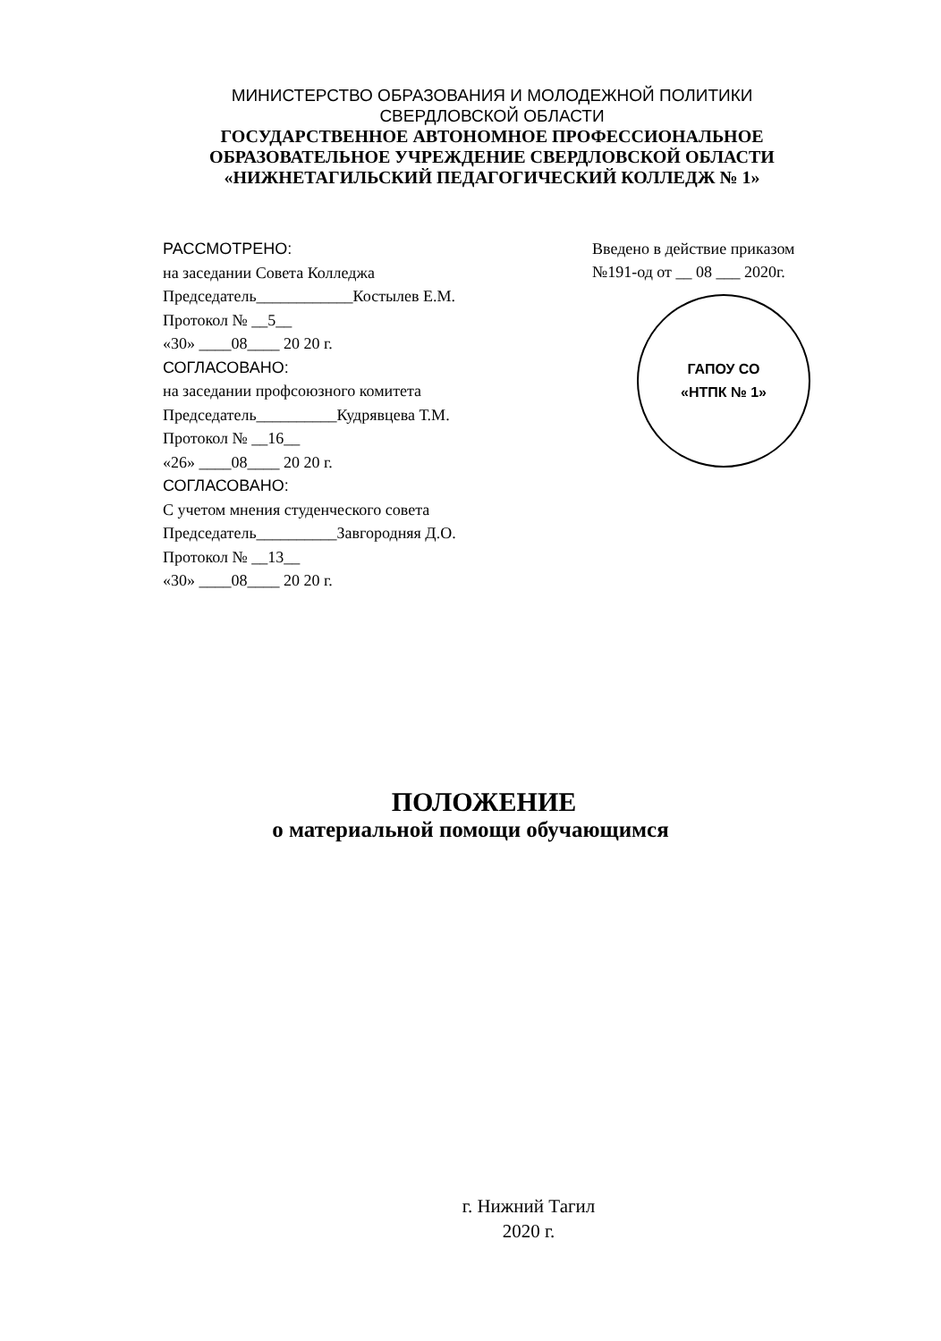МИНИСТЕРСТВО ОБРАЗОВАНИЯ И МОЛОДЕЖНОЙ ПОЛИТИКИ
СВЕРДЛОВСКОЙ ОБЛАСТИ
ГОСУДАРСТВЕННОЕ АВТОНОМНОЕ ПРОФЕССИОНАЛЬНОЕ
ОБРАЗОВАТЕЛЬНОЕ УЧРЕЖДЕНИЕ СВЕРДЛОВСКОЙ ОБЛАСТИ
«НИЖНЕТАГИЛЬСКИЙ ПЕДАГОГИЧЕСКИЙ КОЛЛЕДЖ № 1»
РАССМОТРЕНО:
на заседании Совета Колледжа
Председатель____________Костылев Е.М.
Протокол № __5__
«30» ____08____ 20 20 г.
СОГЛАСОВАНО:
на заседании профсоюзного комитета
Председатель__________Кудрявцева Т.М.
Протокол № __16__
«26» ____08____ 20 20 г.
СОГЛАСОВАНО:
С учетом мнения студенческого совета
Председатель__________Завгородняя Д.О.
Протокол № __13__
«30» ____08____ 20 20 г.
Введено в действие приказом
№191-од от __ 08 ___ 2020г.
ГАПОУ СО
«НТПК № 1»
ПОЛОЖЕНИЕ
о материальной помощи обучающимся
г. Нижний Тагил
2020 г.